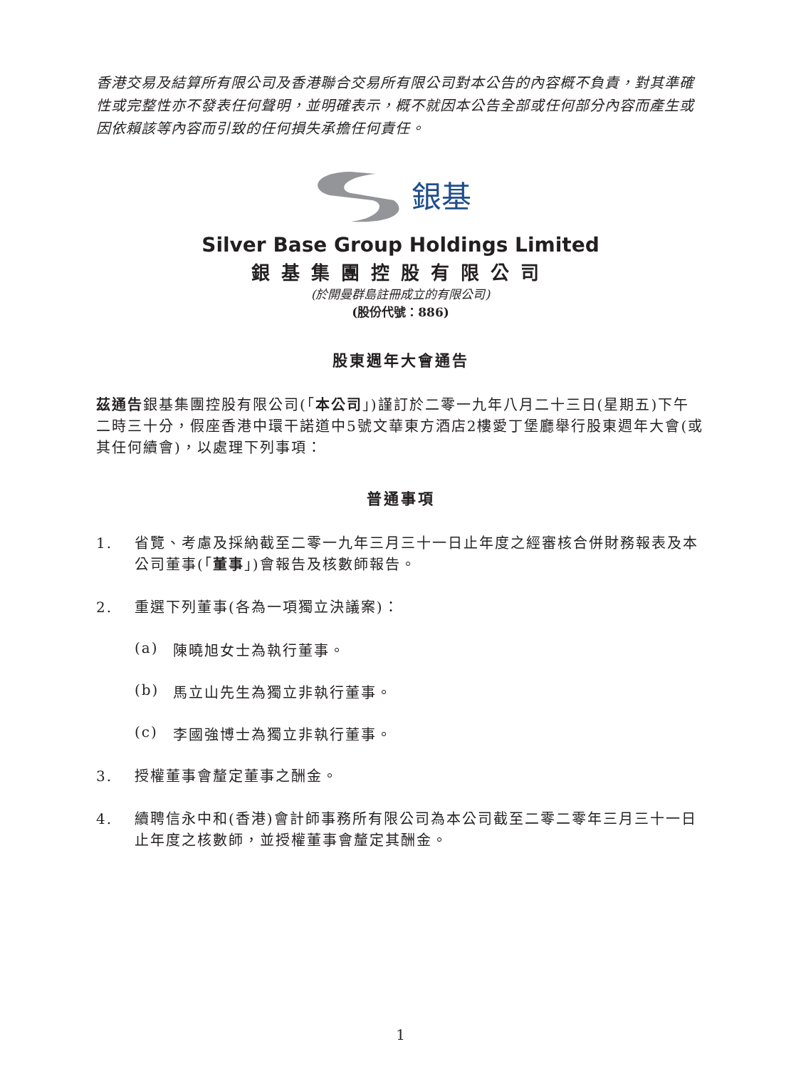香港交易及結算所有限公司及香港聯合交易所有限公司對本公告的內容概不負責，對其準確性或完整性亦不發表任何聲明，並明確表示，概不就因本公告全部或任何部分內容而產生或因依賴該等內容而引致的任何損失承擔任何責任。
銀基
Silver Base Group Holdings Limited
銀基集團控股有限公司
(於開曼群島註冊成立的有限公司)
(股份代號：886)
股東週年大會通告
茲通告銀基集團控股有限公司(「本公司」)謹訂於二零一九年八月二十三日(星期五)下午二時三十分，假座香港中環干諾道中5號文華東方酒店2樓愛丁堡廳舉行股東週年大會(或其任何續會)，以處理下列事項：
普通事項
1. 省覽、考慮及採納截至二零一九年三月三十一日止年度之經審核合併財務報表及本公司董事(「董事」)會報告及核數師報告。
2. 重選下列董事(各為一項獨立決議案)：
(a) 陳曉旭女士為執行董事。
(b) 馬立山先生為獨立非執行董事。
(c) 李國強博士為獨立非執行董事。
3. 授權董事會釐定董事之酬金。
4. 續聘信永中和(香港)會計師事務所有限公司為本公司截至二零二零年三月三十一日止年度之核數師，並授權董事會釐定其酬金。
1